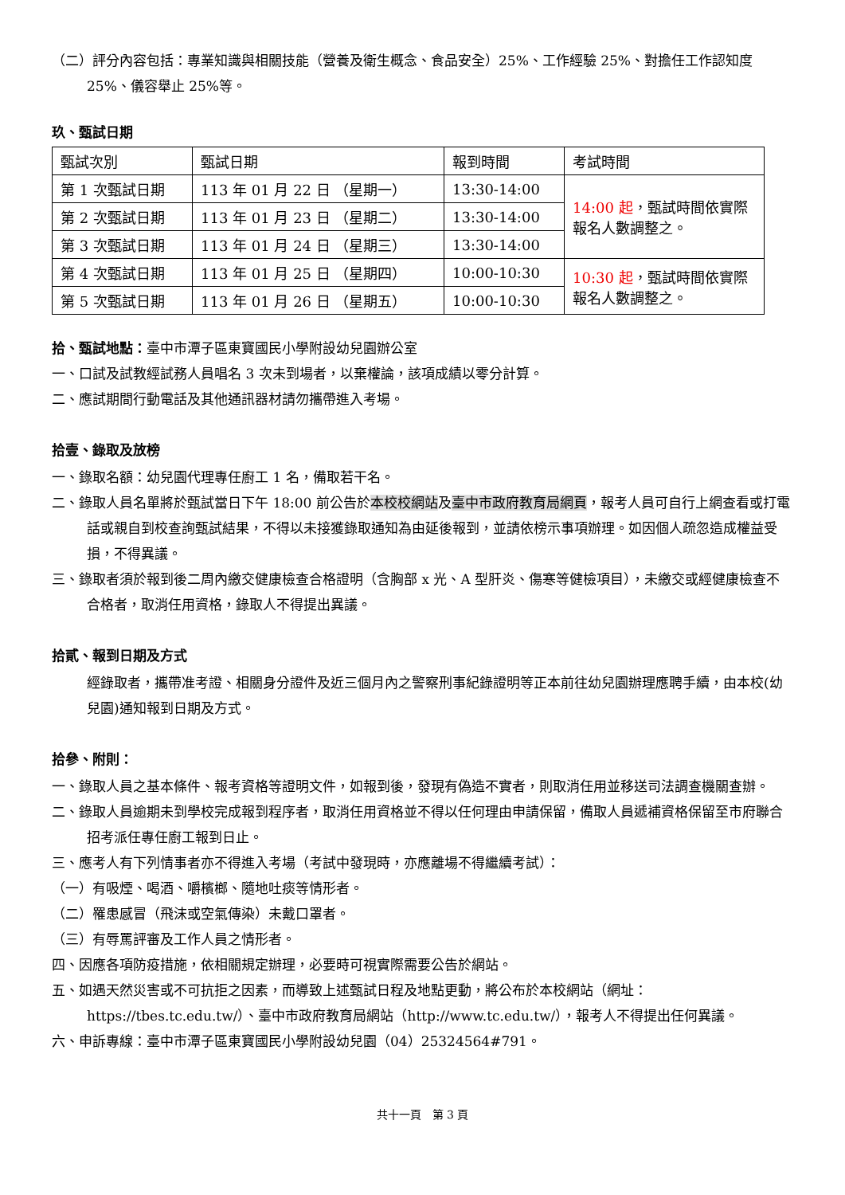（二）評分內容包括：專業知識與相關技能（營養及衛生概念、食品安全）25%、工作經驗 25%、對擔任工作認知度 25%、儀容舉止 25%等。
玖、甄試日期
| 甄試次別 | 甄試日期 | 報到時間 | 考試時間 |
| 第 1 次甄試日期 | 113 年 01 月 22 日 （星期一） | 13:30-14:00 | 14:00 起 ，甄試時間依實際報名人數調整之。 |
| 第 2 次甄試日期 | 113 年 01 月 23 日 （星期二） | 13:30-14:00 | |
| 第 3 次甄試日期 | 113 年 01 月 24 日 （星期三） | 13:30-14:00 | |
| 第 4 次甄試日期 | 113 年 01 月 25 日 （星期四） | 10:00-10:30 | 10:30 起 ，甄試時間依實際報名人數調整之。 |
| 第 5 次甄試日期 | 113 年 01 月 26 日 （星期五） | 10:00-10:30 | |
拾、甄試地點：臺中市潭子區東寶國民小學附設幼兒園辦公室
一、口試及試教經試務人員唱名 3 次未到場者，以棄權論，該項成績以零分計算。
二、應試期間行動電話及其他通訊器材請勿攜帶進入考場。
拾壹、錄取及放榜
一、錄取名額：幼兒園代理專任廚工 1 名，備取若干名。
二、錄取人員名單將於甄試當日下午 18:00 前公告於本校校網站及臺中市政府教育局網頁，報考人員可自行上網查看或打電話或親自到校查詢甄試結果，不得以未接獲錄取通知為由延後報到，並請依榜示事項辦理。如因個人疏忽造成權益受損，不得異議。
三、錄取者須於報到後二周內繳交健康檢查合格證明（含胸部 x 光、A 型肝炎、傷寒等健檢項目），未繳交或經健康檢查不合格者，取消任用資格，錄取人不得提出異議。
拾貳、報到日期及方式
經錄取者，攜帶准考證、相關身分證件及近三個月內之警察刑事紀錄證明等正本前往幼兒園辦理應聘手續，由本校(幼兒園)通知報到日期及方式。
拾參、附則：
一、錄取人員之基本條件、報考資格等證明文件，如報到後，發現有偽造不實者，則取消任用並移送司法調查機關查辦。
二、錄取人員逾期未到學校完成報到程序者，取消任用資格並不得以任何理由申請保留，備取人員遞補資格保留至市府聯合招考派任專任廚工報到日止。
三、應考人有下列情事者亦不得進入考場（考試中發現時，亦應離場不得繼續考試）：
（一）有吸煙、喝酒、嚼檳榔、隨地吐痰等情形者。
（二）罹患感冒（飛沫或空氣傳染）未戴口罩者。
（三）有辱罵評審及工作人員之情形者。
四、因應各項防疫措施，依相關規定辦理，必要時可視實際需要公告於網站。
五、如遇天然災害或不可抗拒之因素，而導致上述甄試日程及地點更動，將公布於本校網站（網址：https://tbes.tc.edu.tw/）、臺中市政府教育局網站（http://www.tc.edu.tw/），報考人不得提出任何異議。
六、申訴專線：臺中市潭子區東寶國民小學附設幼兒園（04）25324564#791。
共十一頁　第 3 頁